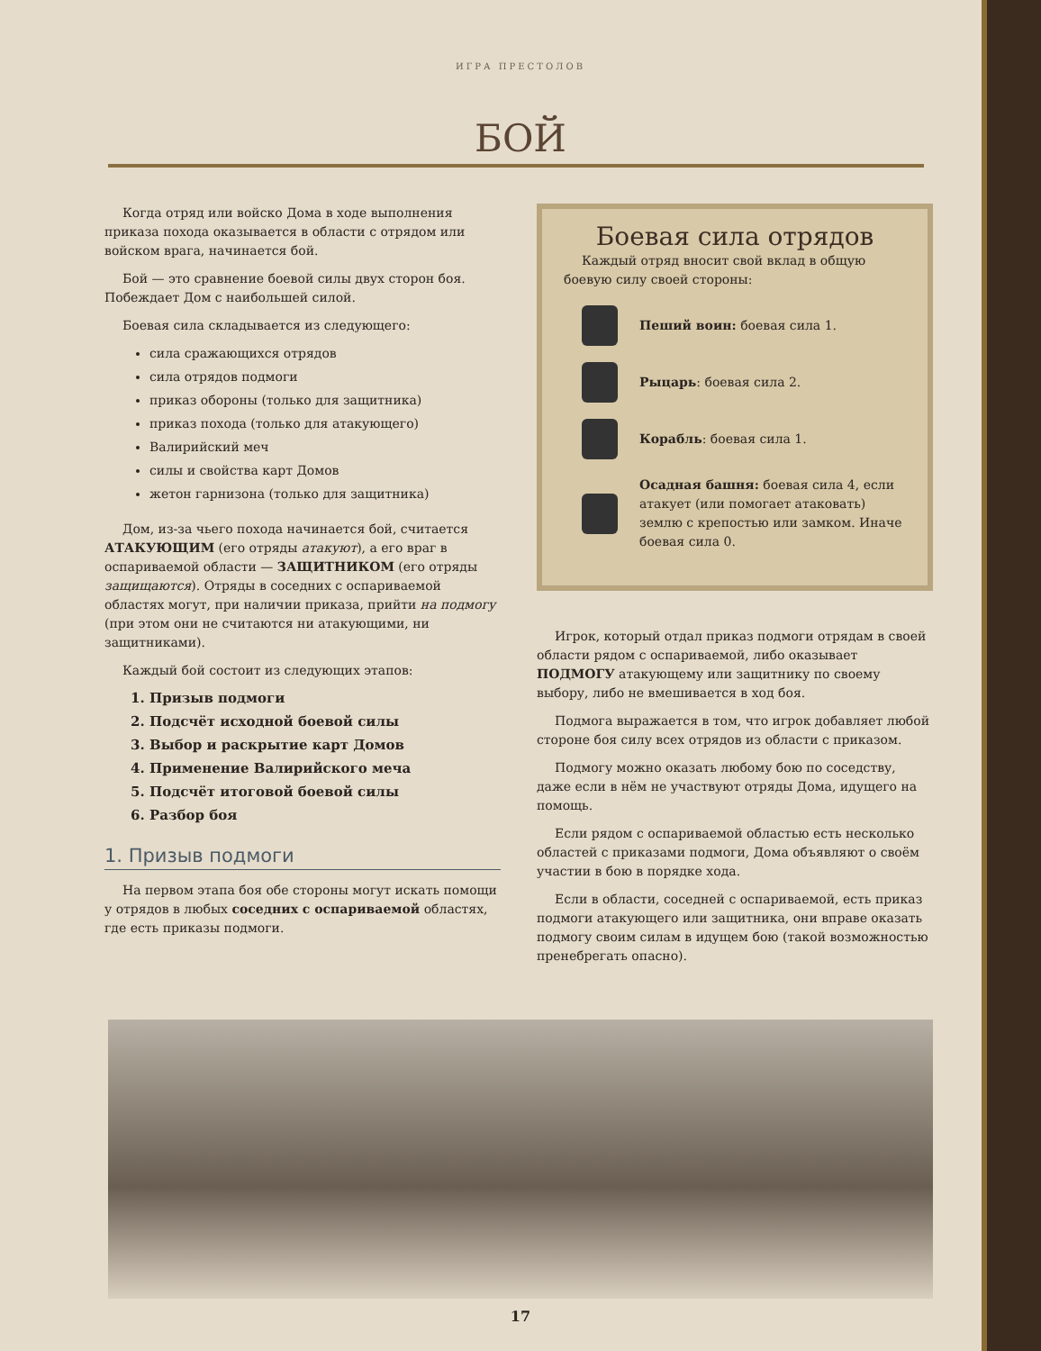ИГРА ПРЕСТОЛОВ
БОЙ
Когда отряд или войско Дома в ходе выполнения приказа похода оказывается в области с отрядом или войском врага, начинается бой.
Бой — это сравнение боевой силы двух сторон боя. Побеждает Дом с наибольшей силой.
Боевая сила складывается из следующего:
сила сражающихся отрядов
сила отрядов подмоги
приказ обороны (только для защитника)
приказ похода (только для атакующего)
Валирийский меч
силы и свойства карт Домов
жетон гарнизона (только для защитника)
Дом, из-за чьего похода начинается бой, считается АТАКУЮЩИМ (его отряды атакуют), а его враг в оспариваемой области — ЗАЩИТНИКОМ (его отряды защищаются). Отряды в соседних с оспариваемой областях могут, при наличии приказа, прийти на подмогу (при этом они не считаются ни атакующими, ни защитниками).
Каждый бой состоит из следующих этапов:
1. Призыв подмоги
2. Подсчёт исходной боевой силы
3. Выбор и раскрытие карт Домов
4. Применение Валирийского меча
5. Подсчёт итоговой боевой силы
6. Разбор боя
1. Призыв подмоги
На первом этапа боя обе стороны могут искать помощи у отрядов в любых соседних с оспариваемой областях, где есть приказы подмоги.
Боевая сила отрядов
Каждый отряд вносит свой вклад в общую боевую силу своей стороны:
Пеший воин: боевая сила 1.
Рыцарь: боевая сила 2.
Корабль: боевая сила 1.
Осадная башня: боевая сила 4, если атакует (или помогает атаковать) землю с крепостью или замком. Иначе боевая сила 0.
Игрок, который отдал приказ подмоги отрядам в своей области рядом с оспариваемой, либо оказывает ПОДМОГУ атакующему или защитнику по своему выбору, либо не вмешивается в ход боя.
Подмога выражается в том, что игрок добавляет любой стороне боя силу всех отрядов из области с приказом.
Подмогу можно оказать любому бою по соседству, даже если в нём не участвуют отряды Дома, идущего на помощь.
Если рядом с оспариваемой областью есть несколько областей с приказами подмоги, Дома объявляют о своём участии в бою в порядке хода.
Если в области, соседней с оспариваемой, есть приказ подмоги атакующего или защитника, они вправе оказать подмогу своим силам в идущем бою (такой возможностью пренебрегать опасно).
17